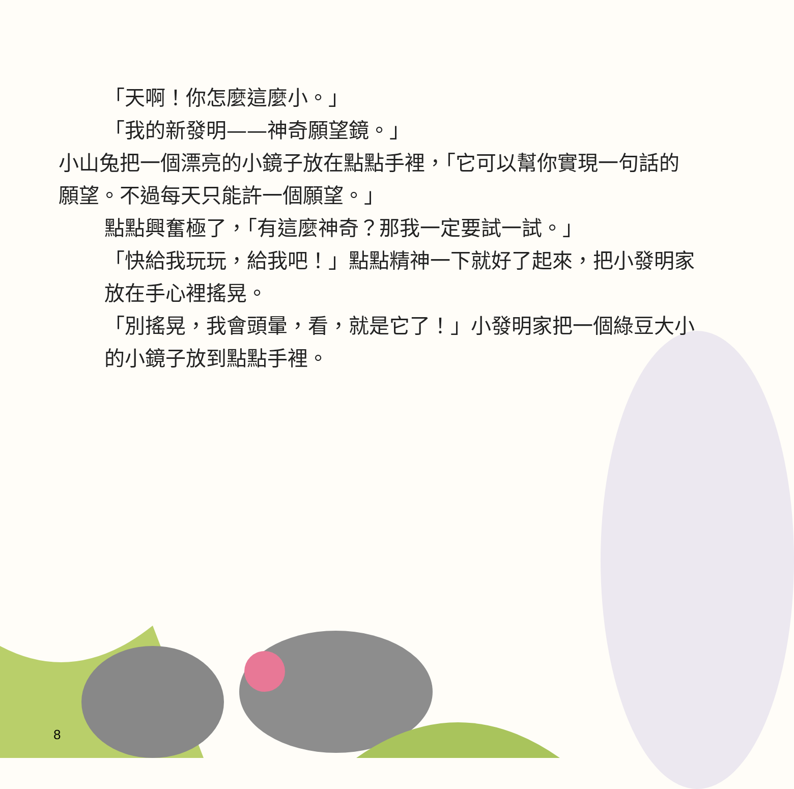「天啊！你怎麼這麼小。」
「我的新發明——神奇願望鏡。」
小山兔把一個漂亮的小鏡子放在點點手裡，「它可以幫你實現一句話的願望。不過每天只能許一個願望。」
點點興奮極了，「有這麼神奇？那我一定要試一試。」
「快給我玩玩，給我吧！」點點精神一下就好了起來，把小發明家放在手心裡搖晃。
「別搖晃，我會頭暈，看，就是它了！」小發明家把一個綠豆大小的小鏡子放到點點手裡。
8